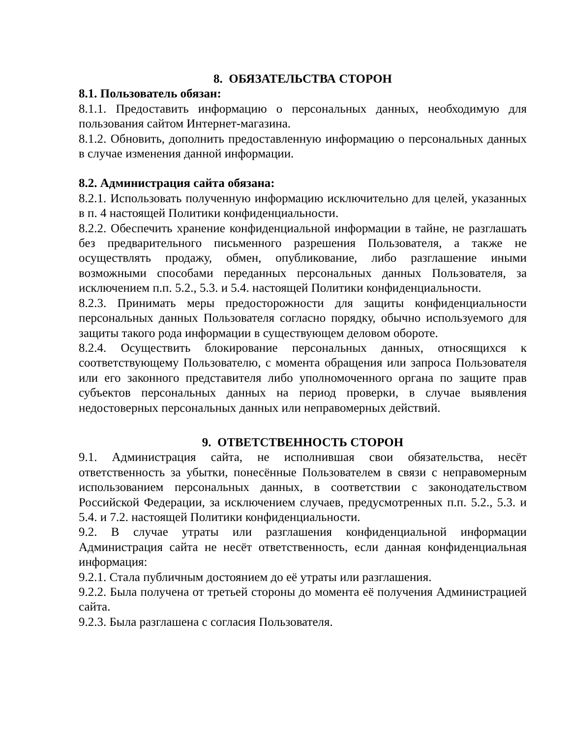8. ОБЯЗАТЕЛЬСТВА СТОРОН
8.1. Пользователь обязан:
8.1.1. Предоставить информацию о персональных данных, необходимую для пользования сайтом Интернет-магазина.
8.1.2. Обновить, дополнить предоставленную информацию о персональных данных в случае изменения данной информации.
8.2. Администрация сайта обязана:
8.2.1. Использовать полученную информацию исключительно для целей, указанных в п. 4 настоящей Политики конфиденциальности.
8.2.2. Обеспечить хранение конфиденциальной информации в тайне, не разглашать без предварительного письменного разрешения Пользователя, а также не осуществлять продажу, обмен, опубликование, либо разглашение иными возможными способами переданных персональных данных Пользователя, за исключением п.п. 5.2., 5.3. и 5.4. настоящей Политики конфиденциальности.
8.2.3. Принимать меры предосторожности для защиты конфиденциальности персональных данных Пользователя согласно порядку, обычно используемого для защиты такого рода информации в существующем деловом обороте.
8.2.4. Осуществить блокирование персональных данных, относящихся к соответствующему Пользователю, с момента обращения или запроса Пользователя или его законного представителя либо уполномоченного органа по защите прав субъектов персональных данных на период проверки, в случае выявления недостоверных персональных данных или неправомерных действий.
9. ОТВЕТСТВЕННОСТЬ СТОРОН
9.1. Администрация сайта, не исполнившая свои обязательства, несёт ответственность за убытки, понесённые Пользователем в связи с неправомерным использованием персональных данных, в соответствии с законодательством Российской Федерации, за исключением случаев, предусмотренных п.п. 5.2., 5.3. и 5.4. и 7.2. настоящей Политики конфиденциальности.
9.2. В случае утраты или разглашения конфиденциальной информации Администрация сайта не несёт ответственность, если данная конфиденциальная информация:
9.2.1. Стала публичным достоянием до её утраты или разглашения.
9.2.2. Была получена от третьей стороны до момента её получения Администрацией сайта.
9.2.3. Была разглашена с согласия Пользователя.